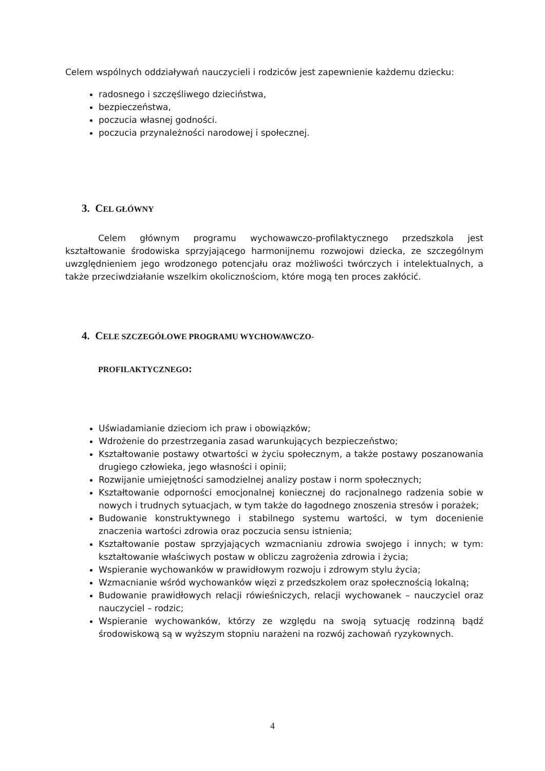Celem wspólnych oddziaływań nauczycieli i rodziców jest zapewnienie każdemu dziecku:
radosnego i szczęśliwego dzieciństwa,
bezpieczeństwa,
poczucia własnej godności.
poczucia przynależności narodowej i społecznej.
3. CEL GŁÓWNY
Celem głównym programu wychowawczo-profilaktycznego przedszkola jest kształtowanie środowiska sprzyjającego harmonijnemu rozwojowi dziecka, ze szczególnym uwzględnieniem jego wrodzonego potencjału oraz możliwości twórczych i intelektualnych, a także przeciwdziałanie wszelkim okolicznościom, które mogą ten proces zakłócić.
4. CELE SZCZEGÓŁOWE PROGRAMU WYCHOWAWCZO-
PROFILAKTYCZNEGO:
Uświadamianie dzieciom ich praw i obowiązków;
Wdrożenie do przestrzegania zasad warunkujących bezpieczeństwo;
Kształtowanie postawy otwartości w życiu społecznym, a także postawy poszanowania drugiego człowieka, jego własności i opinii;
Rozwijanie umiejętności samodzielnej analizy postaw i norm społecznych;
Kształtowanie odporności emocjonalnej koniecznej do racjonalnego radzenia sobie w nowych i trudnych sytuacjach, w tym także do łagodnego znoszenia stresów i porażek;
Budowanie konstruktywnego i stabilnego systemu wartości, w tym docenienie znaczenia wartości zdrowia oraz poczucia sensu istnienia;
Kształtowanie postaw sprzyjających wzmacnianiu zdrowia swojego i innych; w tym: kształtowanie właściwych postaw w obliczu zagrożenia zdrowia i życia;
Wspieranie wychowanków w prawidłowym rozwoju i zdrowym stylu życia;
Wzmacnianie wśród wychowanków więzi z przedszkolem oraz społecznością lokalną;
Budowanie prawidłowych relacji rówieśniczych, relacji wychowanek – nauczyciel oraz nauczyciel – rodzic;
Wspieranie wychowanków, którzy ze względu na swoją sytuację rodzinną bądź środowiskową są w wyższym stopniu narażeni na rozwój zachowań ryzykownych.
4